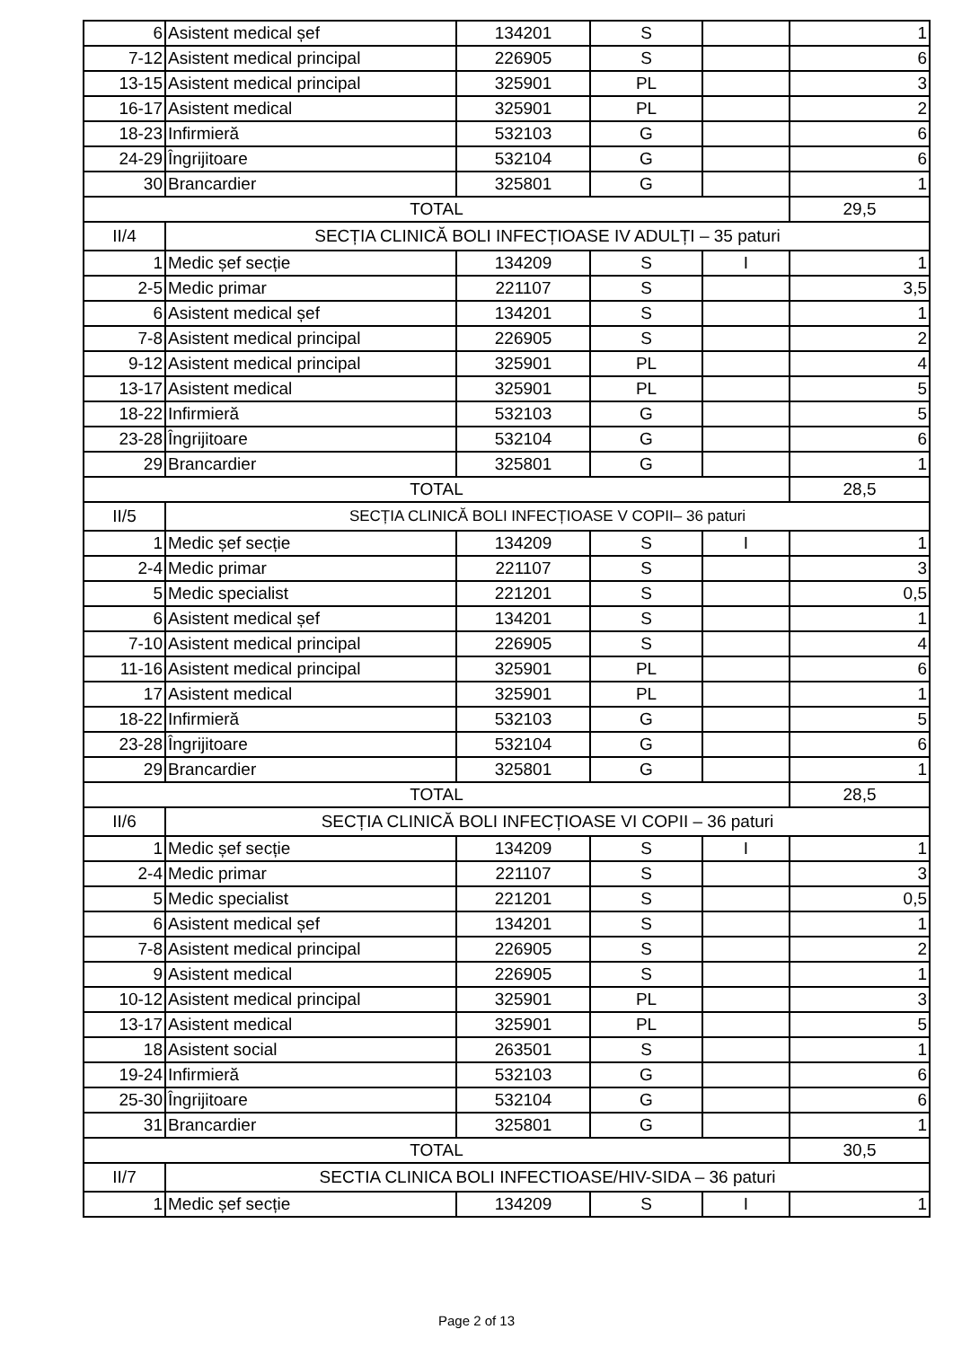| 6 | Asistent medical șef | 134201 | S | | 1 |
| 7-12 | Asistent medical principal | 226905 | S | | 6 |
| 13-15 | Asistent medical principal | 325901 | PL | | 3 |
| 16-17 | Asistent medical | 325901 | PL | | 2 |
| 18-23 | Infirmieră | 532103 | G | | 6 |
| 24-29 | Îngrijitoare | 532104 | G | | 6 |
| 30 | Brancardier | 325801 | G | | 1 |
| TOTAL | | | | | 29,5 |
| II/4 | SECȚIA CLINICĂ BOLI INFECȚIOASE IV ADULȚI – 35 paturi | | | | |
| 1 | Medic șef secție | 134209 | S | I | 1 |
| 2-5 | Medic primar | 221107 | S | | 3,5 |
| 6 | Asistent medical șef | 134201 | S | | 1 |
| 7-8 | Asistent medical principal | 226905 | S | | 2 |
| 9-12 | Asistent medical principal | 325901 | PL | | 4 |
| 13-17 | Asistent medical | 325901 | PL | | 5 |
| 18-22 | Infirmieră | 532103 | G | | 5 |
| 23-28 | Îngrijitoare | 532104 | G | | 6 |
| 29 | Brancardier | 325801 | G | | 1 |
| TOTAL | | | | | 28,5 |
| II/5 | SECȚIA CLINICĂ BOLI INFECȚIOASE V COPII– 36 paturi | | | | |
| 1 | Medic șef secție | 134209 | S | I | 1 |
| 2-4 | Medic primar | 221107 | S | | 3 |
| 5 | Medic specialist | 221201 | S | | 0,5 |
| 6 | Asistent medical șef | 134201 | S | | 1 |
| 7-10 | Asistent medical principal | 226905 | S | | 4 |
| 11-16 | Asistent medical principal | 325901 | PL | | 6 |
| 17 | Asistent medical | 325901 | PL | | 1 |
| 18-22 | Infirmieră | 532103 | G | | 5 |
| 23-28 | Îngrijitoare | 532104 | G | | 6 |
| 29 | Brancardier | 325801 | G | | 1 |
| TOTAL | | | | | 28,5 |
| II/6 | SECȚIA CLINICĂ BOLI INFECȚIOASE VI COPII – 36 paturi | | | | |
| 1 | Medic șef secție | 134209 | S | I | 1 |
| 2-4 | Medic primar | 221107 | S | | 3 |
| 5 | Medic specialist | 221201 | S | | 0,5 |
| 6 | Asistent medical șef | 134201 | S | | 1 |
| 7-8 | Asistent medical principal | 226905 | S | | 2 |
| 9 | Asistent medical | 226905 | S | | 1 |
| 10-12 | Asistent medical principal | 325901 | PL | | 3 |
| 13-17 | Asistent medical | 325901 | PL | | 5 |
| 18 | Asistent social | 263501 | S | | 1 |
| 19-24 | Infirmieră | 532103 | G | | 6 |
| 25-30 | Îngrijitoare | 532104 | G | | 6 |
| 31 | Brancardier | 325801 | G | | 1 |
| TOTAL | | | | | 30,5 |
| II/7 | SECTIA CLINICA BOLI INFECTIOASE/HIV-SIDA – 36 paturi | | | | |
| 1 | Medic șef secție | 134209 | S | I | 1 |
Page 2 of 13